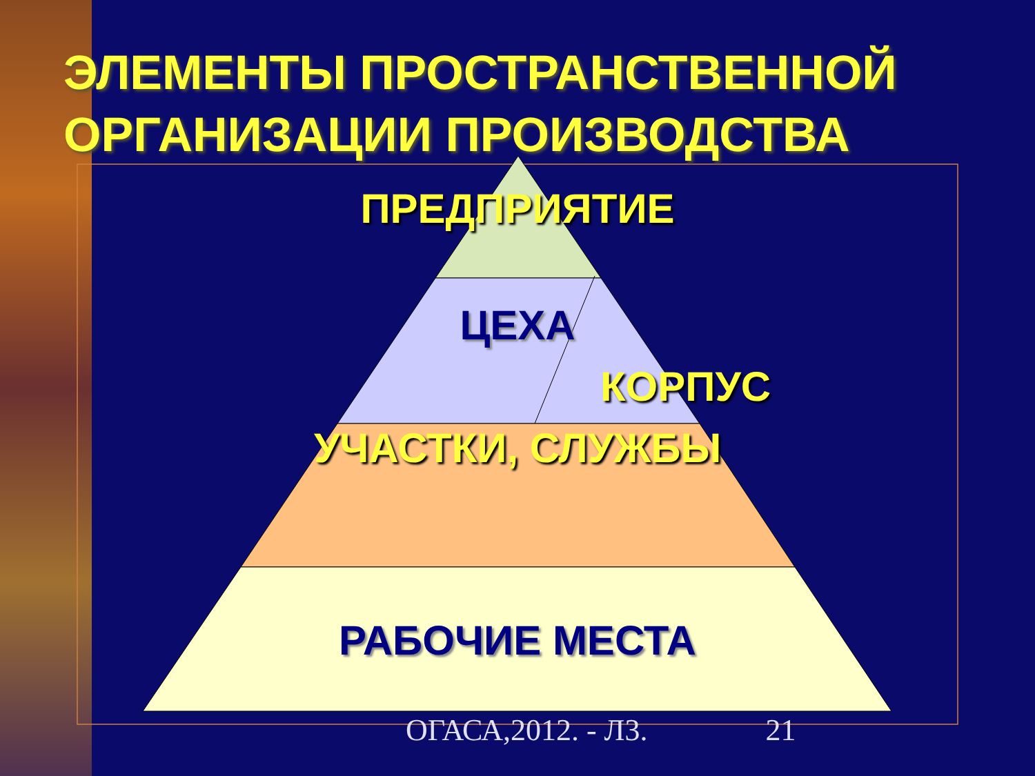ЭЛЕМЕНТЫ ПРОСТРАНСТВЕННОЙ ОРГАНИЗАЦИИ ПРОИЗВОДСТВА
ПРЕДПРИЯТИЕ
ЦЕХА
КОРПУС
УЧАСТКИ, СЛУЖБЫ
РАБОЧИЕ МЕСТА
ОГАСА,2012. - Л3. 21